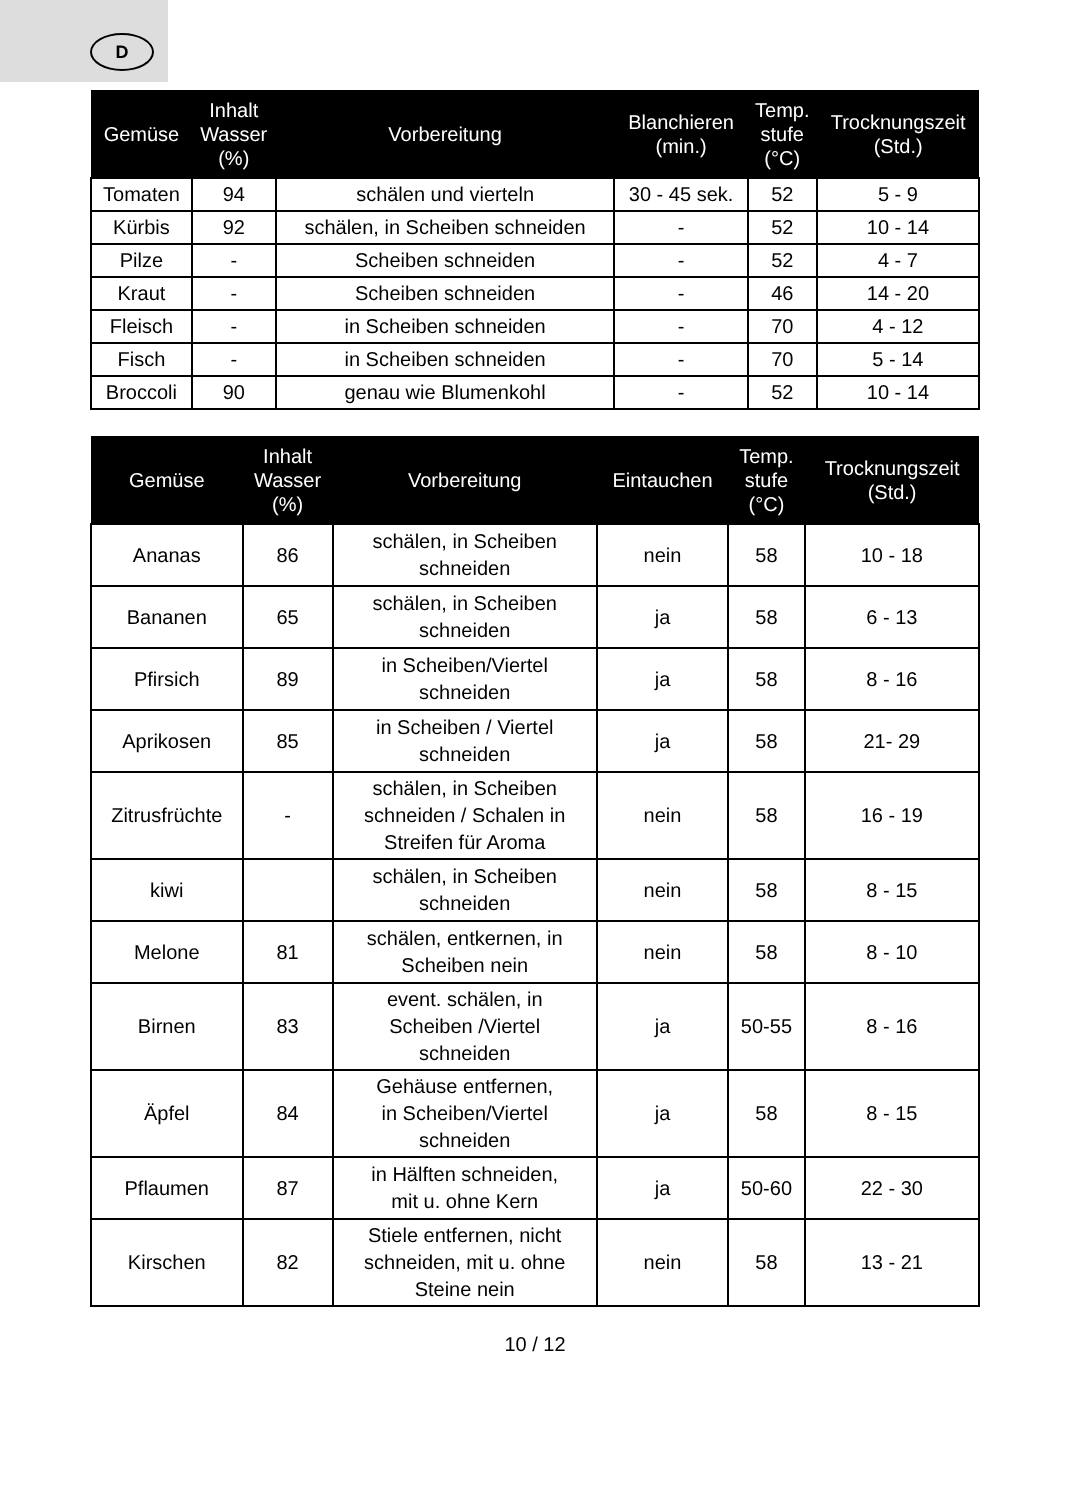D
| Gemüse | Inhalt Wasser (%) | Vorbereitung | Blanchieren (min.) | Temp. stufe (°C) | Trocknungszeit (Std.) |
| --- | --- | --- | --- | --- | --- |
| Tomaten | 94 | schälen und vierteln | 30 - 45 sek. | 52 | 5 - 9 |
| Kürbis | 92 | schälen, in Scheiben schneiden | - | 52 | 10 - 14 |
| Pilze | - | Scheiben schneiden | - | 52 | 4 - 7 |
| Kraut | - | Scheiben schneiden | - | 46 | 14 - 20 |
| Fleisch | - | in Scheiben schneiden | - | 70 | 4 - 12 |
| Fisch | - | in Scheiben schneiden | - | 70 | 5 - 14 |
| Broccoli | 90 | genau wie Blumenkohl | - | 52 | 10 - 14 |
| Gemüse | Inhalt Wasser (%) | Vorbereitung | Eintauchen | Temp. stufe (°C) | Trocknungszeit (Std.) |
| --- | --- | --- | --- | --- | --- |
| Ananas | 86 | schälen, in Scheiben schneiden | nein | 58 | 10 - 18 |
| Bananen | 65 | schälen, in Scheiben schneiden | ja | 58 | 6 - 13 |
| Pfirsich | 89 | in Scheiben/Viertel schneiden | ja | 58 | 8 - 16 |
| Aprikosen | 85 | in Scheiben / Viertel schneiden | ja | 58 | 21- 29 |
| Zitrusfrüchte | - | schälen, in Scheiben schneiden / Schalen in Streifen für Aroma | nein | 58 | 16 - 19 |
| kiwi | | schälen, in Scheiben schneiden | nein | 58 | 8 - 15 |
| Melone | 81 | schälen, entkernen, in Scheiben nein | nein | 58 | 8 - 10 |
| Birnen | 83 | event. schälen, in Scheiben /Viertel schneiden | ja | 50-55 | 8 - 16 |
| Äpfel | 84 | Gehäuse entfernen, in Scheiben/Viertel schneiden | ja | 58 | 8 - 15 |
| Pflaumen | 87 | in Hälften schneiden, mit u. ohne Kern | ja | 50-60 | 22 - 30 |
| Kirschen | 82 | Stiele entfernen, nicht schneiden, mit u. ohne Steine nein | nein | 58 | 13 - 21 |
10 / 12